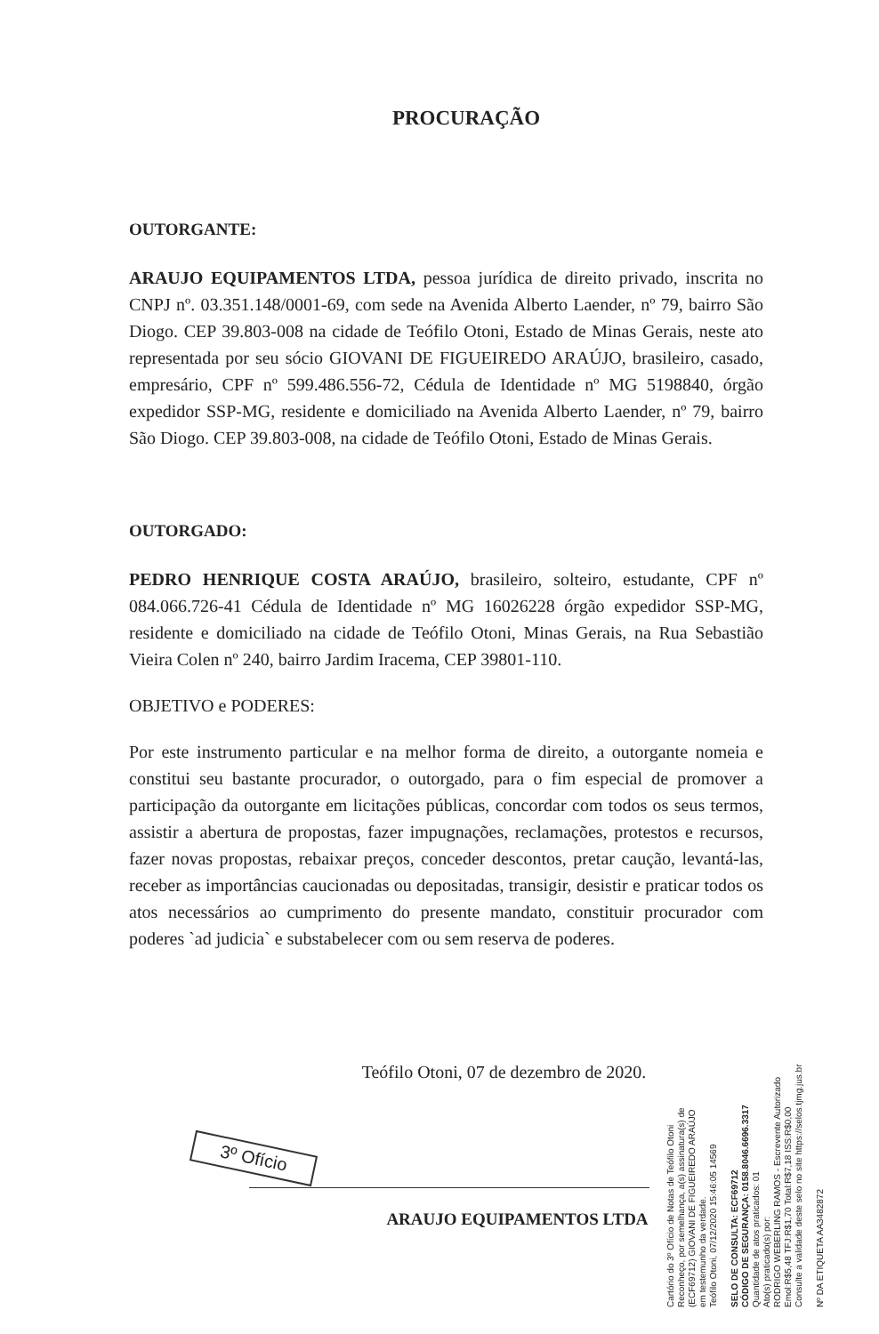PROCURAÇÃO
OUTORGANTE:
ARAUJO EQUIPAMENTOS LTDA, pessoa jurídica de direito privado, inscrita no CNPJ nº. 03.351.148/0001-69, com sede na Avenida Alberto Laender, nº 79, bairro São Diogo. CEP 39.803-008 na cidade de Teófilo Otoni, Estado de Minas Gerais, neste ato representada por seu sócio GIOVANI DE FIGUEIREDO ARAÚJO, brasileiro, casado, empresário, CPF nº 599.486.556-72, Cédula de Identidade nº MG 5198840, órgão expedidor SSP-MG, residente e domiciliado na Avenida Alberto Laender, nº 79, bairro São Diogo. CEP 39.803-008, na cidade de Teófilo Otoni, Estado de Minas Gerais.
OUTORGADO:
PEDRO HENRIQUE COSTA ARAÚJO, brasileiro, solteiro, estudante, CPF nº 084.066.726-41 Cédula de Identidade nº MG 16026228 órgão expedidor SSP-MG, residente e domiciliado na cidade de Teófilo Otoni, Minas Gerais, na Rua Sebastião Vieira Colen nº 240, bairro Jardim Iracema, CEP 39801-110.
OBJETIVO e PODERES:
Por este instrumento particular e na melhor forma de direito, a outorgante nomeia e constitui seu bastante procurador, o outorgado, para o fim especial de promover a participação da outorgante em licitações públicas, concordar com todos os seus termos, assistir a abertura de propostas, fazer impugnações, reclamações, protestos e recursos, fazer novas propostas, rebaixar preços, conceder descontos, pretar caução, levantá-las, receber as importâncias caucionadas ou depositadas, transigir, desistir e praticar todos os atos necessários ao cumprimento do presente mandato, constituir procurador com poderes `ad judicia` e substabelecer com ou sem reserva de poderes.
Teófilo Otoni, 07 de dezembro de 2020.
ARAUJO EQUIPAMENTOS LTDA
3º Ofício
Cartório do 3º Ofício de Notas de Teófilo Otoni
Reconheço, por semelhança, a(s) assinatura(s) de
(ECF69712) GIOVANI DE FIGUEIREDO ARAÚJO
em testemunho da verdade.
Teófilo Otoni, 07/12/2020 15:46:05 14569
SELO DE CONSULTA: ECF69712
CÓDIGO DE SEGURANÇA: 0158.8046.6696.3317
Quantidade de atos praticados: 01
Ato(s) praticado(s) por:
RODRIGO WEBERLING RAMOS - Escrevente Autorizado
Emol:R$5,48 TFJ:R$1,70 Total:R$7,18 ISS:R$0,00
Consulte a validade deste selo no site https://selos.tjmg.jus.br
Nº DA ETIQUETA AA3482872